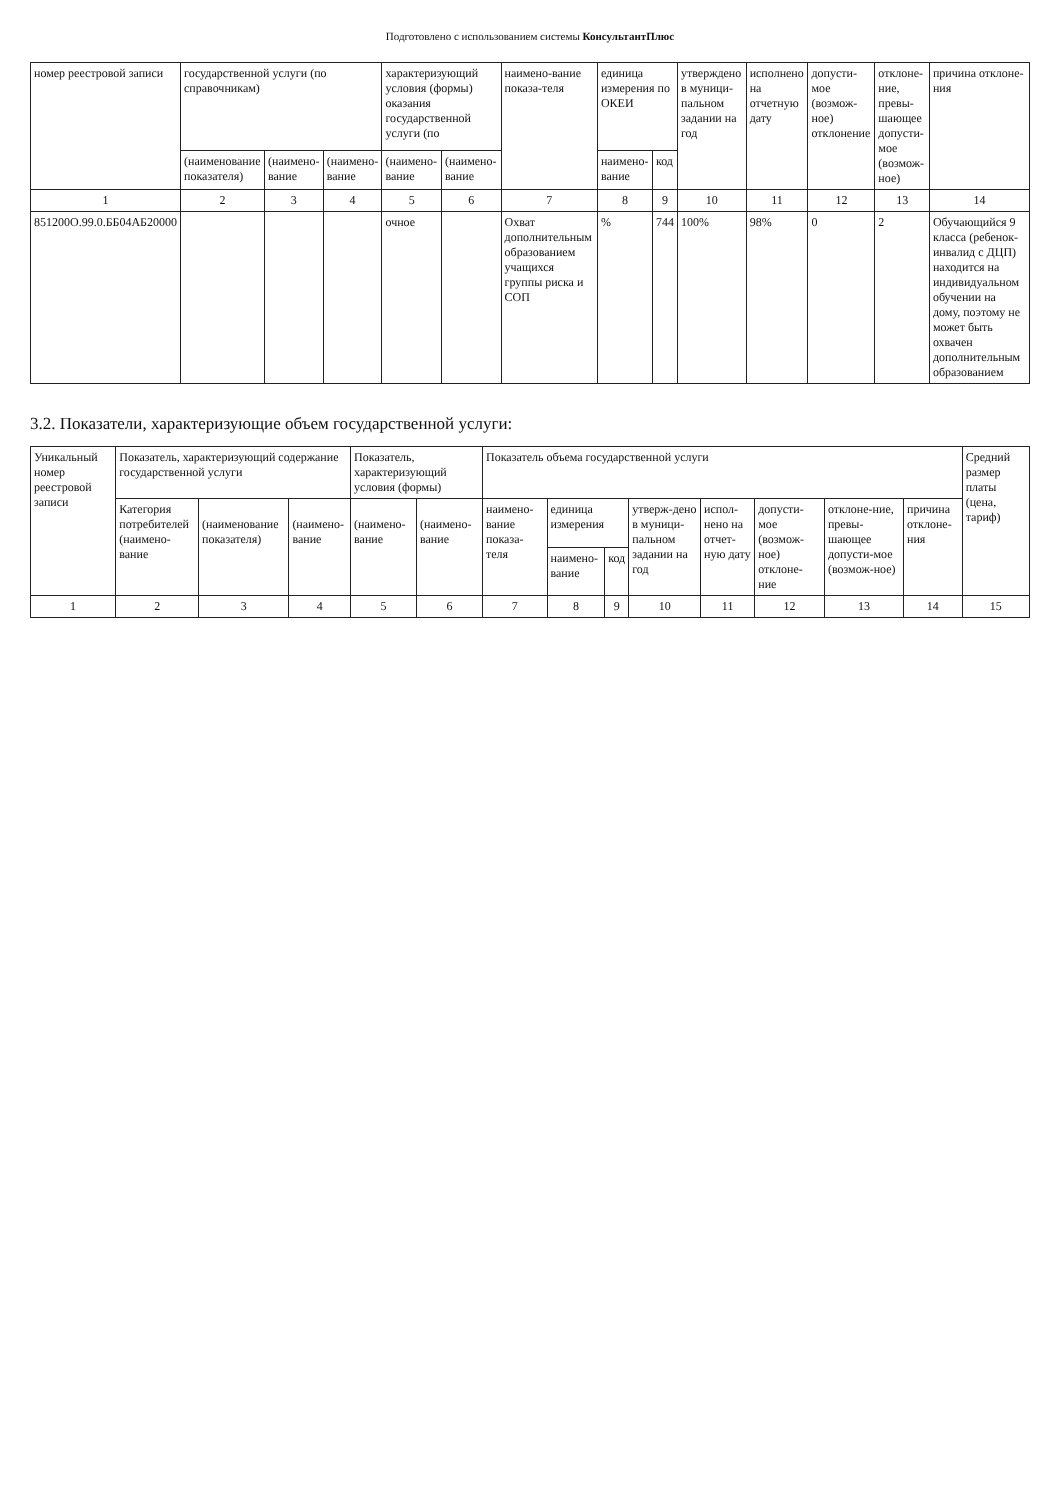Подготовлено с использованием системы КонсультантПлюс
| номер реестровой записи | государственной услуги (по справочникам) | | | характеризующий условия (формы) оказания государственной услуги (по | | наимено-вание показа-теля | единица измерения по ОКЕИ | | утверждено в муници-пальном задании на год | исполнено на отчетную дату | допусти-мое (возмож-ное) отклонение | отклоне-ние, превы-шающее допусти-мое (возмож-ное) | причина отклоне-ния |
| --- | --- | --- | --- | --- | --- | --- | --- | --- | --- | --- | --- | --- | --- |
| | (наименование показателя) | (наимено-вание | (наимено-вание | (наимено-вание | (наимено-вание | | наимено-вание | код | | | | | |
| 1 | 2 | 3 | 4 | 5 | 6 | 7 | 8 | 9 | 10 | 11 | 12 | 13 | 14 |
| 851200О.99.0.ББ04АБ20000 | | | | очное | | Охват дополнительным образованием учащихся группы риска и СОП | % | 744 | 100% | 98% | 0 | 2 | Обучающийся 9 класса (ребенок-инвалид с ДЦП) находится на индивидуальном обучении на дому, поэтому не может быть охвачен дополнительным образованием |
3.2. Показатели, характеризующие объем государственной услуги:
| Уникальный номер реестровой записи | Показатель, характеризующий содержание государственной услуги | | | Показатель, характеризующий условия (формы) | | Показатель объема государственной услуги | | | | | | | | Средний размер платы (цена, тариф) |
| --- | --- | --- | --- | --- | --- | --- | --- | --- | --- | --- | --- | --- | --- | --- |
| | Категория потребителей (наимено-вание | (наименование показателя) | (наимено-вание | (наимено-вание | (наимено-вание | наимено-вание показа-теля | единица измерения | | утверж-дено в муници-пальном задании на год | испол-нено на отчет-ную дату | допусти-мое (возмож-ное) отклоне-ние | отклоне-ние, превы-шающее допусти-мое (возмож-ное) | причина отклоне-ния | |
| | | | | | | | наимено-вание | код | | | | | | |
| 1 | 2 | 3 | 4 | 5 | 6 | 7 | 8 | 9 | 10 | 11 | 12 | 13 | 14 | 15 |